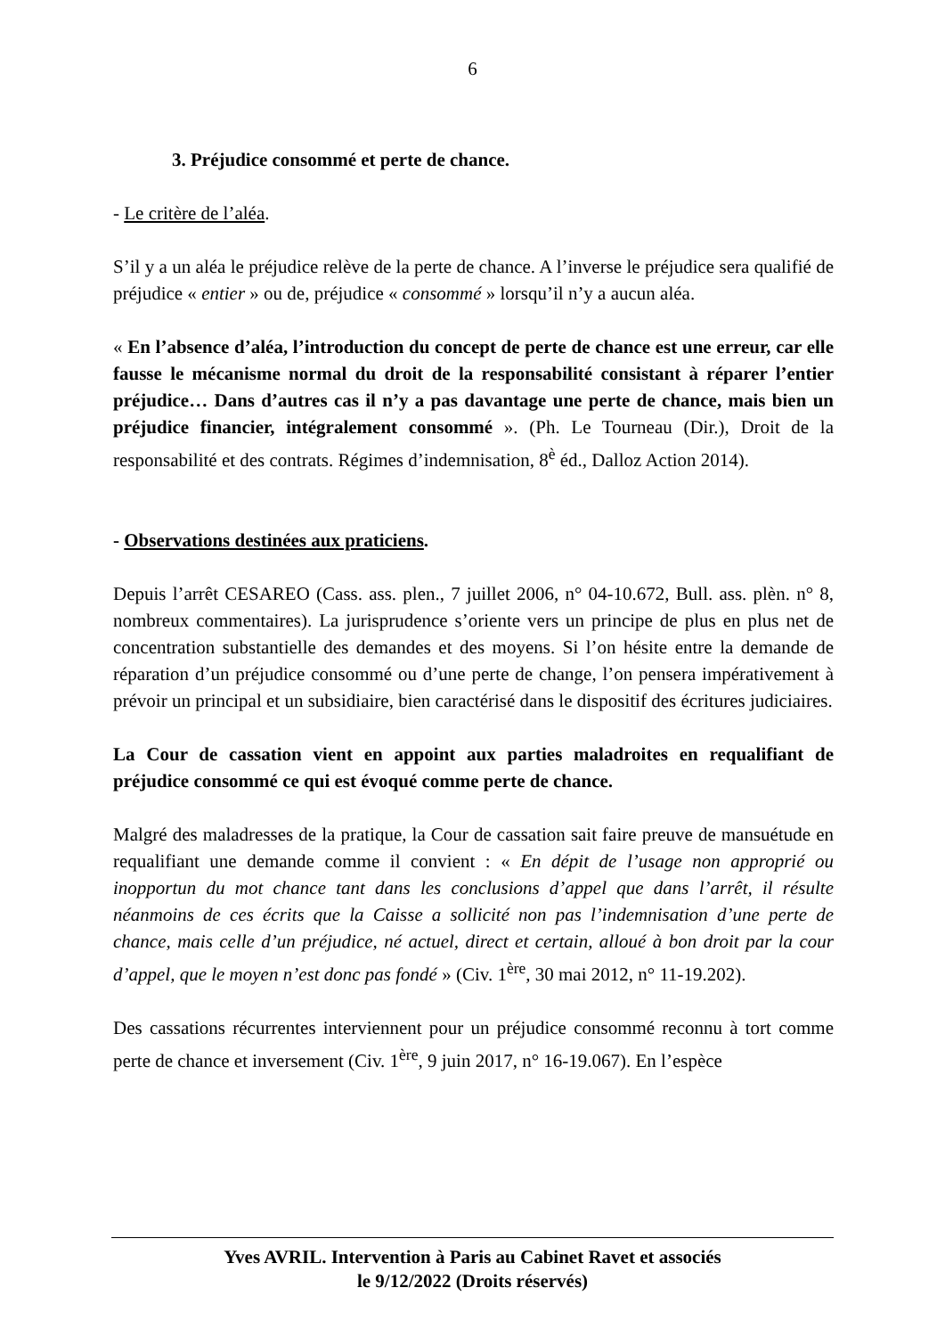6
3. Préjudice consommé et perte de chance.
- Le critère de l’aléa.
S’il y a un aléa le préjudice relève de la perte de chance. A l’inverse le préjudice sera qualifié de préjudice « entier » ou de, préjudice « consommé » lorsqu’il n’y a aucun aléa.
« En l’absence d’aléa, l’introduction du concept de perte de chance est une erreur, car elle fausse le mécanisme normal du droit de la responsabilité consistant à réparer l’entier préjudice… Dans d’autres cas il n’y a pas davantage une perte de chance, mais bien un préjudice financier, intégralement consommé ». (Ph. Le Tourneau (Dir.), Droit de la responsabilité et des contrats. Régimes d’indemnisation, 8<sup>è</sup> éd., Dalloz Action 2014).
- Observations destinées aux praticiens.
Depuis l’arrêt CESAREO (Cass. ass. plen., 7 juillet 2006, n° 04-10.672, Bull. ass. plèn. n° 8, nombreux commentaires). La jurisprudence s’oriente vers un principe de plus en plus net de concentration substantielle des demandes et des moyens. Si l’on hésite entre la demande de réparation d’un préjudice consommé ou d’une perte de change, l’on pensera impérativement à prévoir un principal et un subsidiaire, bien caractérisé dans le dispositif des écritures judiciaires.
La Cour de cassation vient en appoint aux parties maladroites en requalifiant de préjudice consommé ce qui est évoqué comme perte de chance.
Malgré des maladresses de la pratique, la Cour de cassation sait faire preuve de mansuétude en requalifiant une demande comme il convient : « En dépit de l’usage non approprié ou inopportun du mot chance tant dans les conclusions d’appel que dans l’arrêt, il résulte néanmoins de ces écrits que la Caisse a sollicité non pas l’indemnisation d’une perte de chance, mais celle d’un préjudice, né actuel, direct et certain, alloué à bon droit par la cour d’appel, que le moyen n’est donc pas fondé » (Civ. 1<sup>ère</sup>, 30 mai 2012, n° 11-19.202).
Des cassations récurrentes interviennent pour un préjudice consommé reconnu à tort comme perte de chance et inversement (Civ. 1<sup>ère</sup>, 9 juin 2017, n° 16-19.067). En l’espèce
Yves AVRIL. Intervention à Paris au Cabinet Ravet et associés
le 9/12/2022 (Droits réservés)